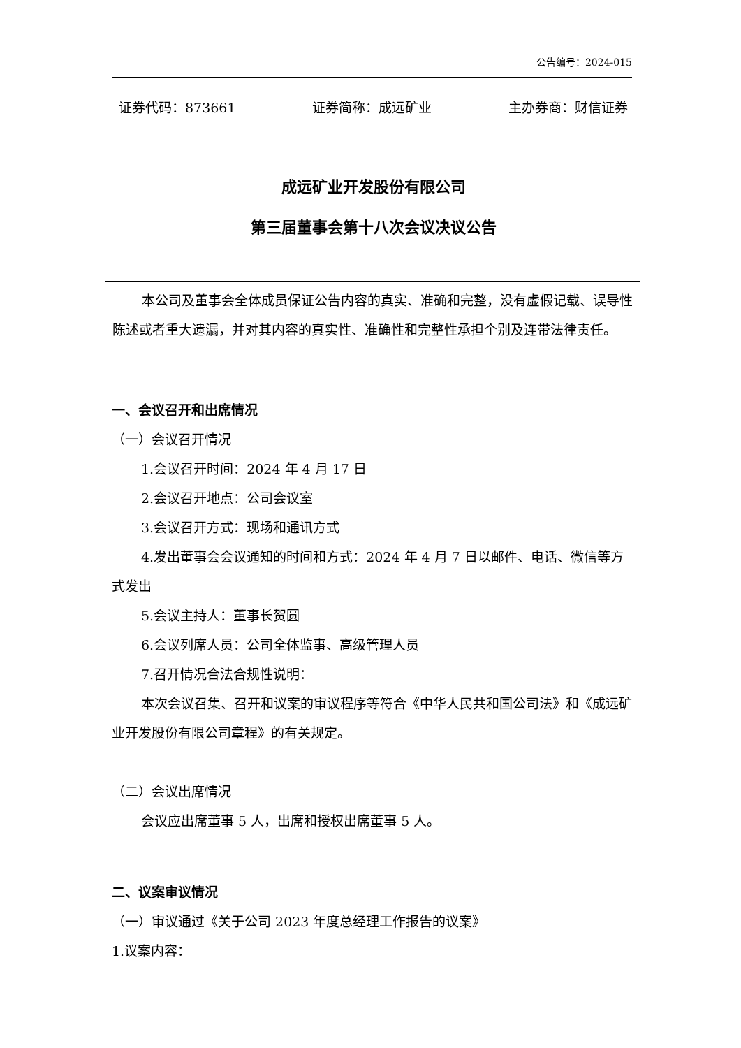公告编号：2024-015
证券代码：873661 证券简称：成远矿业 主办券商：财信证券
成远矿业开发股份有限公司
第三届董事会第十八次会议决议公告
本公司及董事会全体成员保证公告内容的真实、准确和完整，没有虚假记载、误导性陈述或者重大遗漏，并对其内容的真实性、准确性和完整性承担个别及连带法律责任。
一、会议召开和出席情况
（一）会议召开情况
1.会议召开时间：2024 年 4 月 17 日
2.会议召开地点：公司会议室
3.会议召开方式：现场和通讯方式
4.发出董事会会议通知的时间和方式：2024 年 4 月 7 日以邮件、电话、微信等方式发出
5.会议主持人：董事长贺圆
6.会议列席人员：公司全体监事、高级管理人员
7.召开情况合法合规性说明：
本次会议召集、召开和议案的审议程序等符合《中华人民共和国公司法》和《成远矿业开发股份有限公司章程》的有关规定。
（二）会议出席情况
会议应出席董事 5 人，出席和授权出席董事 5 人。
二、议案审议情况
（一）审议通过《关于公司 2023 年度总经理工作报告的议案》
1.议案内容：